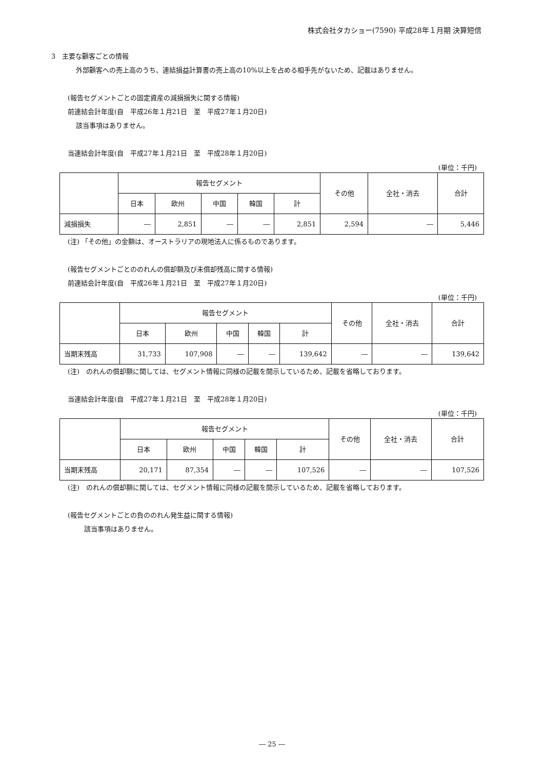株式会社タカショー(7590) 平成28年１月期 決算短信
3　主要な顧客ごとの情報
外部顧客への売上高のうち、連結損益計算書の売上高の10%以上を占める相手先がないため、記載はありません。
(報告セグメントごとの固定資産の減損損失に関する情報)
前連結会計年度(自　平成26年１月21日　至　平成27年１月20日)
該当事項はありません。
当連結会計年度(自　平成27年１月21日　至　平成28年１月20日)
(単位：千円)
| | 報告セグメント | | | | | その他 | 全社・消去 | 合計 |
| --- | --- | --- | --- | --- | --- | --- | --- | --- |
| | 日本 | 欧州 | 中国 | 韓国 | 計 | | | |
| 減損損失 | ― | 2,851 | ― | ― | 2,851 | 2,594 | ― | 5,446 |
(注) 「その他」の金額は、オーストラリアの現地法人に係るものであります。
(報告セグメントごとののれんの償却額及び未償却残高に関する情報)
前連結会計年度(自　平成26年１月21日　至　平成27年１月20日)
(単位：千円)
| | 報告セグメント | | | | | その他 | 全社・消去 | 合計 |
| --- | --- | --- | --- | --- | --- | --- | --- | --- |
| | 日本 | 欧州 | 中国 | 韓国 | 計 | | | |
| 当期末残高 | 31,733 | 107,908 | ― | ― | 139,642 | ― | ― | 139,642 |
(注)　のれんの償却額に関しては、セグメント情報に同様の記載を開示しているため、記載を省略しております。
当連結会計年度(自　平成27年１月21日　至　平成28年１月20日)
(単位：千円)
| | 報告セグメント | | | | | その他 | 全社・消去 | 合計 |
| --- | --- | --- | --- | --- | --- | --- | --- | --- |
| | 日本 | 欧州 | 中国 | 韓国 | 計 | | | |
| 当期末残高 | 20,171 | 87,354 | ― | ― | 107,526 | ― | ― | 107,526 |
(注)　のれんの償却額に関しては、セグメント情報に同様の記載を開示しているため、記載を省略しております。
(報告セグメントごとの負ののれん発生益に関する情報)
該当事項はありません。
― 25 ―